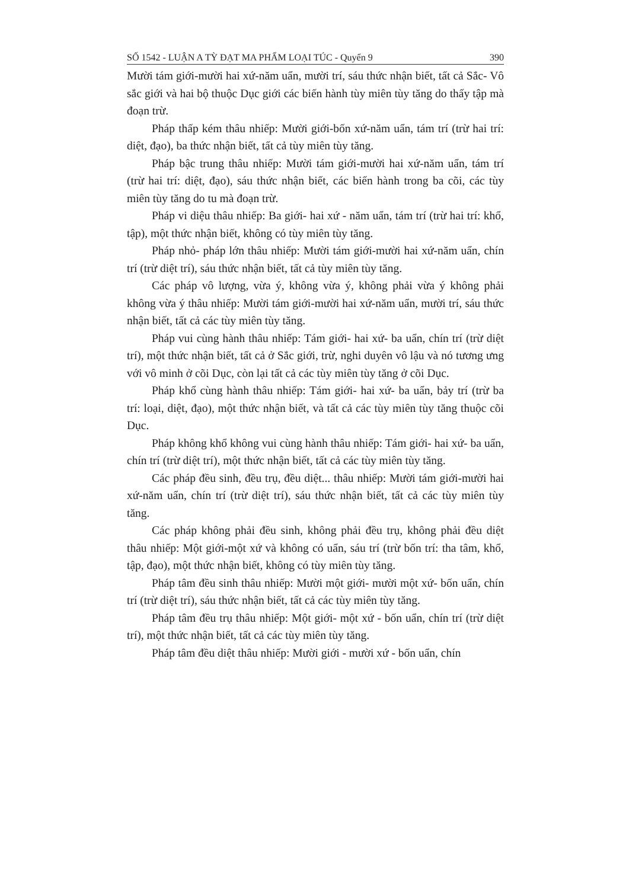SỐ 1542 - LUẬN A TỲ ĐẠT MA PHẨM LOẠI TÚC - Quyển 9 390
Mười tám giới-mười hai xứ-năm uẩn, mười trí, sáu thức nhận biết, tất cả Sắc- Vô sắc giới và hai bộ thuộc Dục giới các biến hành tùy miên tùy tăng do thấy tập mà đoạn trừ.
Pháp thấp kém thâu nhiếp: Mười giới-bốn xứ-năm uẩn, tám trí (trừ hai trí: diệt, đạo), ba thức nhận biết, tất cả tùy miên tùy tăng.
Pháp bậc trung thâu nhiếp: Mười tám giới-mười hai xứ-năm uẩn, tám trí (trừ hai trí: diệt, đạo), sáu thức nhận biết, các biến hành trong ba cõi, các tùy miên tùy tăng do tu mà đoạn trừ.
Pháp vi diệu thâu nhiếp: Ba giới- hai xứ - năm uẩn, tám trí (trừ hai trí: khổ, tập), một thức nhận biết, không có tùy miên tùy tăng.
Pháp nhỏ- pháp lớn thâu nhiếp: Mười tám giới-mười hai xứ-năm uẩn, chín trí (trừ diệt trí), sáu thức nhận biết, tất cả tùy miên tùy tăng.
Các pháp vô lượng, vừa ý, không vừa ý, không phải vừa ý không phải không vừa ý thâu nhiếp: Mười tám giới-mười hai xứ-năm uẩn, mười trí, sáu thức nhận biết, tất cả các tùy miên tùy tăng.
Pháp vui cùng hành thâu nhiếp: Tám giới- hai xứ- ba uẩn, chín trí (trừ diệt trí), một thức nhận biết, tất cả ở Sắc giới, trừ, nghi duyên vô lậu và nó tương ưng với vô minh ở cõi Dục, còn lại tất cả các tùy miên tùy tăng ở cõi Dục.
Pháp khổ cùng hành thâu nhiếp: Tám giới- hai xứ- ba uẩn, bảy trí (trừ ba trí: loại, diệt, đạo), một thức nhận biết, và tất cả các tùy miên tùy tăng thuộc cõi Dục.
Pháp không khổ không vui cùng hành thâu nhiếp: Tám giới- hai xứ- ba uẩn, chín trí (trừ diệt trí), một thức nhận biết, tất cả các tùy miên tùy tăng.
Các pháp đều sinh, đều trụ, đều diệt... thâu nhiếp: Mười tám giới-mười hai xứ-năm uẩn, chín trí (trừ diệt trí), sáu thức nhận biết, tất cả các tùy miên tùy tăng.
Các pháp không phải đều sinh, không phải đều trụ, không phải đều diệt thâu nhiếp: Một giới-một xứ và không có uẩn, sáu trí (trừ bốn trí: tha tâm, khổ, tập, đạo), một thức nhận biết, không có tùy miên tùy tăng.
Pháp tâm đều sinh thâu nhiếp: Mười một giới- mười một xứ- bốn uẩn, chín trí (trừ diệt trí), sáu thức nhận biết, tất cả các tùy miên tùy tăng.
Pháp tâm đều trụ thâu nhiếp: Một giới- một xứ - bốn uẩn, chín trí (trừ diệt trí), một thức nhận biết, tất cả các tùy miên tùy tăng.
Pháp tâm đều diệt thâu nhiếp: Mười giới - mười xứ - bốn uẩn, chín